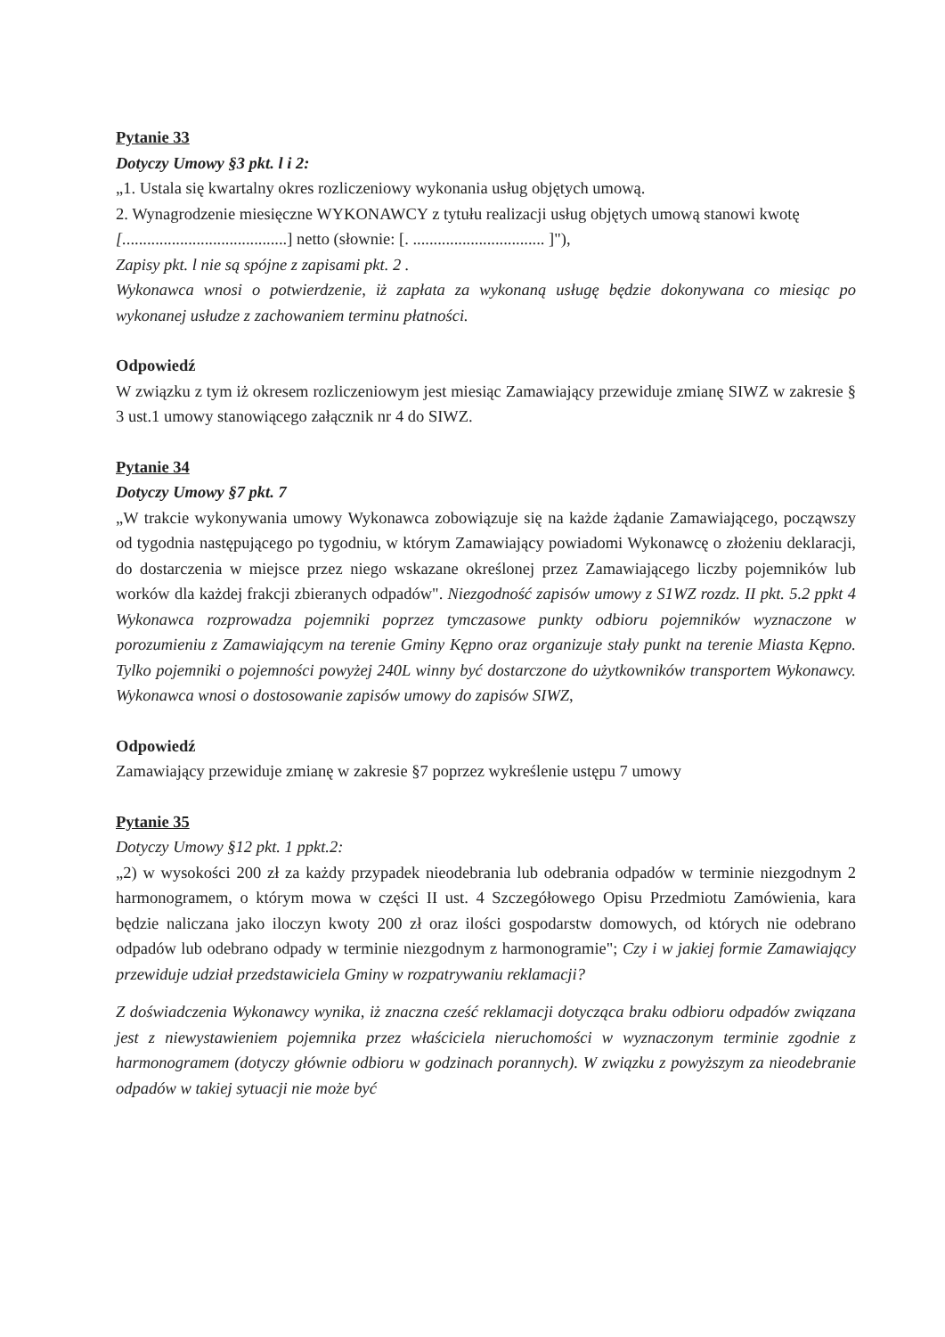Pytanie 33
Dotyczy Umowy §3 pkt. l i 2:
„1. Ustala się kwartalny okres rozliczeniowy wykonania usług objętych umową.
2. Wynagrodzenie miesięczne WYKONAWCY z tytułu realizacji usług objętych umową stanowi kwotę
[........................................] netto (słownie: [. ................................ ]"),
Zapisy pkt. l nie są spójne z zapisami pkt. 2 .
Wykonawca wnosi o potwierdzenie, iż zapłata za wykonaną usługę będzie dokonywana co miesiąc po wykonanej usłudze z zachowaniem terminu płatności.
Odpowiedź
W związku z tym iż okresem rozliczeniowym jest miesiąc Zamawiający przewiduje zmianę SIWZ w zakresie § 3 ust.1 umowy stanowiącego załącznik nr 4 do SIWZ.
Pytanie 34
Dotyczy Umowy §7 pkt. 7
„W trakcie wykonywania umowy Wykonawca zobowiązuje się na każde żądanie Zamawiającego, począwszy od tygodnia następującego po tygodniu, w którym Zamawiający powiadomi Wykonawcę o złożeniu deklaracji, do dostarczenia w miejsce przez niego wskazane określonej przez Zamawiającego liczby pojemników lub worków dla każdej frakcji zbieranych odpadów". Niezgodność zapisów umowy z S1WZ rozdz. II pkt. 5.2 ppkt 4 Wykonawca rozprowadza pojemniki poprzez tymczasowe punkty odbioru pojemników wyznaczone w porozumieniu z Zamawiającym na terenie Gminy Kępno oraz organizuje stały punkt na terenie Miasta Kępno. Tylko pojemniki o pojemności powyżej 240L winny być dostarczone do użytkowników transportem Wykonawcy. Wykonawca wnosi o dostosowanie zapisów umowy do zapisów SIWZ,
Odpowiedź
Zamawiający przewiduje zmianę w zakresie §7 poprzez wykreślenie ustępu 7 umowy
Pytanie 35
Dotyczy Umowy §12 pkt. 1 ppkt.2:
„2) w wysokości 200 zł za każdy przypadek nieodebrania lub odebrania odpadów w terminie niezgodnym 2 harmonogramem, o którym mowa w części II ust. 4 Szczegółowego Opisu Przedmiotu Zamówienia, kara będzie naliczana jako iloczyn kwoty 200 zł oraz ilości gospodarstw domowych, od których nie odebrano odpadów lub odebrano odpady w terminie niezgodnym z harmonogramie"; Czy i w jakiej formie Zamawiający przewiduje udział przedstawiciela Gminy w rozpatrywaniu reklamacji?
Z doświadczenia Wykonawcy wynika, iż znaczna cześć reklamacji dotycząca braku odbioru odpadów związana jest z niewystawieniem pojemnika przez właściciela nieruchomości w wyznaczonym terminie zgodnie z harmonogramem (dotyczy głównie odbioru w godzinach porannych). W związku z powyższym za nieodebranie odpadów w takiej sytuacji nie może być